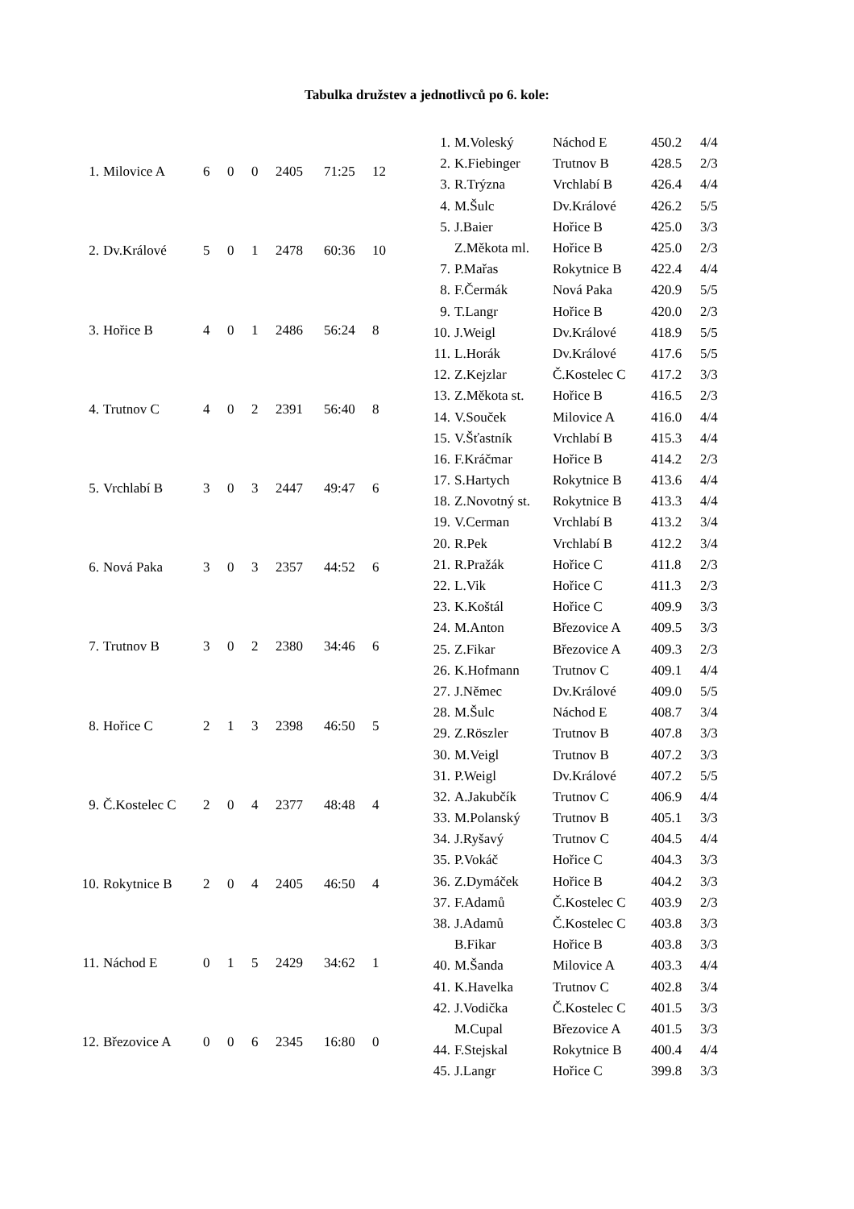Tabulka družstev a jednotlivců po 6. kole:
| 1. | Milovice A | 6 | 0 | 0 | 2405 | 71:25 | 12 |
| 2. | Dv.Králové | 5 | 0 | 1 | 2478 | 60:36 | 10 |
| 3. | Hořice B | 4 | 0 | 1 | 2486 | 56:24 | 8 |
| 4. | Trutnov C | 4 | 0 | 2 | 2391 | 56:40 | 8 |
| 5. | Vrchlabí B | 3 | 0 | 3 | 2447 | 49:47 | 6 |
| 6. | Nová Paka | 3 | 0 | 3 | 2357 | 44:52 | 6 |
| 7. | Trutnov B | 3 | 0 | 2 | 2380 | 34:46 | 6 |
| 8. | Hořice C | 2 | 1 | 3 | 2398 | 46:50 | 5 |
| 9. | Č.Kostelec C | 2 | 0 | 4 | 2377 | 48:48 | 4 |
| 10. | Rokytnice B | 2 | 0 | 4 | 2405 | 46:50 | 4 |
| 11. | Náchod E | 0 | 1 | 5 | 2429 | 34:62 | 1 |
| 12. | Březovice A | 0 | 0 | 6 | 2345 | 16:80 | 0 |
| 1. | M.Voleský | Náchod E | 450.2 | 4/4 |
| 2. | K.Fiebinger | Trutnov B | 428.5 | 2/3 |
| 3. | R.Trýzna | Vrchlabí B | 426.4 | 4/4 |
| 4. | M.Šulc | Dv.Králové | 426.2 | 5/5 |
| 5. | J.Baier | Hořice B | 425.0 | 3/3 |
| | Z.Měkota ml. | Hořice B | 425.0 | 2/3 |
| 7. | P.Mařas | Rokytnice B | 422.4 | 4/4 |
| 8. | F.Čermák | Nová Paka | 420.9 | 5/5 |
| 9. | T.Langr | Hořice B | 420.0 | 2/3 |
| 10. | J.Weigl | Dv.Králové | 418.9 | 5/5 |
| 11. | L.Horák | Dv.Králové | 417.6 | 5/5 |
| 12. | Z.Kejzlar | Č.Kostelec C | 417.2 | 3/3 |
| 13. | Z.Měkota st. | Hořice B | 416.5 | 2/3 |
| 14. | V.Souček | Milovice A | 416.0 | 4/4 |
| 15. | V.Šťastník | Vrchlabí B | 415.3 | 4/4 |
| 16. | F.Kráčmar | Hořice B | 414.2 | 2/3 |
| 17. | S.Hartych | Rokytnice B | 413.6 | 4/4 |
| 18. | Z.Novotný st. | Rokytnice B | 413.3 | 4/4 |
| 19. | V.Cerman | Vrchlabí B | 413.2 | 3/4 |
| 20. | R.Pek | Vrchlabí B | 412.2 | 3/4 |
| 21. | R.Pražák | Hořice C | 411.8 | 2/3 |
| 22. | L.Vik | Hořice C | 411.3 | 2/3 |
| 23. | K.Koštál | Hořice C | 409.9 | 3/3 |
| 24. | M.Anton | Březovice A | 409.5 | 3/3 |
| 25. | Z.Fikar | Březovice A | 409.3 | 2/3 |
| 26. | K.Hofmann | Trutnov C | 409.1 | 4/4 |
| 27. | J.Němec | Dv.Králové | 409.0 | 5/5 |
| 28. | M.Šulc | Náchod E | 408.7 | 3/4 |
| 29. | Z.Röszler | Trutnov B | 407.8 | 3/3 |
| 30. | M.Veigl | Trutnov B | 407.2 | 3/3 |
| 31. | P.Weigl | Dv.Králové | 407.2 | 5/5 |
| 32. | A.Jakubčík | Trutnov C | 406.9 | 4/4 |
| 33. | M.Polanský | Trutnov B | 405.1 | 3/3 |
| 34. | J.Ryšavý | Trutnov C | 404.5 | 4/4 |
| 35. | P.Vokáč | Hořice C | 404.3 | 3/3 |
| 36. | Z.Dymáček | Hořice B | 404.2 | 3/3 |
| 37. | F.Adamů | Č.Kostelec C | 403.9 | 2/3 |
| 38. | J.Adamů | Č.Kostelec C | 403.8 | 3/3 |
| | B.Fikar | Hořice B | 403.8 | 3/3 |
| 40. | M.Šanda | Milovice A | 403.3 | 4/4 |
| 41. | K.Havelka | Trutnov C | 402.8 | 3/4 |
| 42. | J.Vodička | Č.Kostelec C | 401.5 | 3/3 |
| | M.Cupal | Březovice A | 401.5 | 3/3 |
| 44. | F.Stejskal | Rokytnice B | 400.4 | 4/4 |
| 45. | J.Langr | Hořice C | 399.8 | 3/3 |